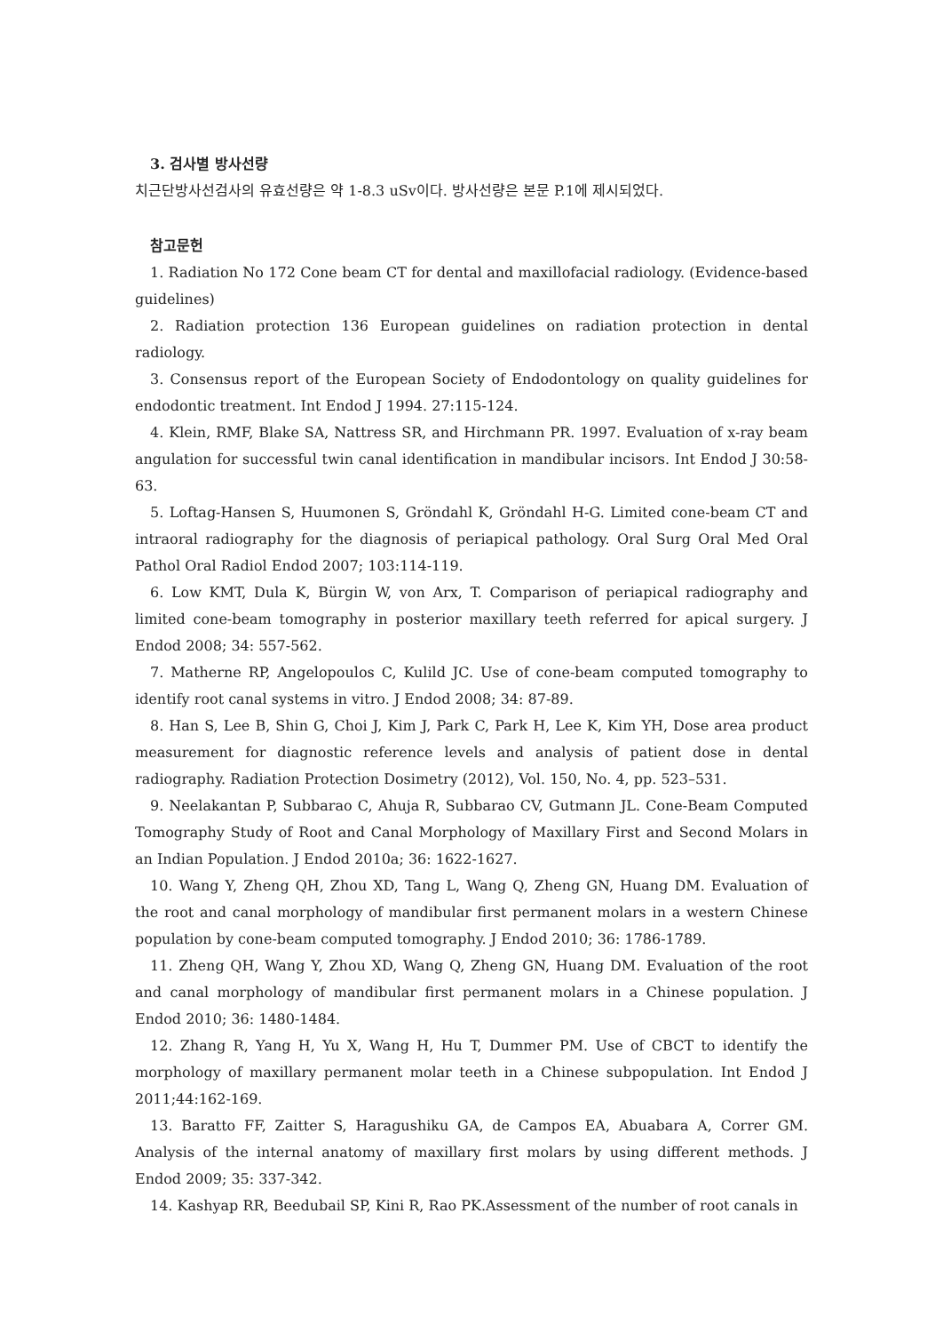3. 검사별 방사선량
치근단방사선검사의 유효선량은 약 1-8.3 uSv이다. 방사선량은 본문 P.1에 제시되었다.
참고문헌
1. Radiation No 172 Cone beam CT for dental and maxillofacial radiology. (Evidence-based guidelines)
2. Radiation protection 136 European guidelines on radiation protection in dental radiology.
3. Consensus report of the European Society of Endodontology on quality guidelines for endodontic treatment. Int Endod J 1994. 27:115-124.
4. Klein, RMF, Blake SA, Nattress SR, and Hirchmann PR. 1997. Evaluation of x-ray beam angulation for successful twin canal identification in mandibular incisors. Int Endod J 30:58-63.
5. Loftag-Hansen S, Huumonen S, Gröndahl K, Gröndahl H-G. Limited cone-beam CT and intraoral radiography for the diagnosis of periapical pathology. Oral Surg Oral Med Oral Pathol Oral Radiol Endod 2007; 103:114-119.
6. Low KMT, Dula K, Bürgin W, von Arx, T. Comparison of periapical radiography and limited cone-beam tomography in posterior maxillary teeth referred for apical surgery. J Endod 2008; 34: 557-562.
7. Matherne RP, Angelopoulos C, Kulild JC. Use of cone-beam computed tomography to identify root canal systems in vitro. J Endod 2008; 34: 87-89.
8. Han S, Lee B, Shin G, Choi J, Kim J, Park C, Park H, Lee K, Kim YH, Dose area product measurement for diagnostic reference levels and analysis of patient dose in dental radiography. Radiation Protection Dosimetry (2012), Vol. 150, No. 4, pp. 523–531.
9. Neelakantan P, Subbarao C, Ahuja R, Subbarao CV, Gutmann JL. Cone-Beam Computed Tomography Study of Root and Canal Morphology of Maxillary First and Second Molars in an Indian Population. J Endod 2010a; 36: 1622-1627.
10. Wang Y, Zheng QH, Zhou XD, Tang L, Wang Q, Zheng GN, Huang DM. Evaluation of the root and canal morphology of mandibular first permanent molars in a western Chinese population by cone-beam computed tomography. J Endod 2010; 36: 1786-1789.
11. Zheng QH, Wang Y, Zhou XD, Wang Q, Zheng GN, Huang DM. Evaluation of the root and canal morphology of mandibular first permanent molars in a Chinese population. J Endod 2010; 36: 1480-1484.
12. Zhang R, Yang H, Yu X, Wang H, Hu T, Dummer PM. Use of CBCT to identify the morphology of maxillary permanent molar teeth in a Chinese subpopulation. Int Endod J 2011;44:162-169.
13. Baratto FF, Zaitter S, Haragushiku GA, de Campos EA, Abuabara A, Correr GM. Analysis of the internal anatomy of maxillary first molars by using different methods. J Endod 2009; 35: 337-342.
14. Kashyap RR, Beedubail SP, Kini R, Rao PK.Assessment of the number of root canals in